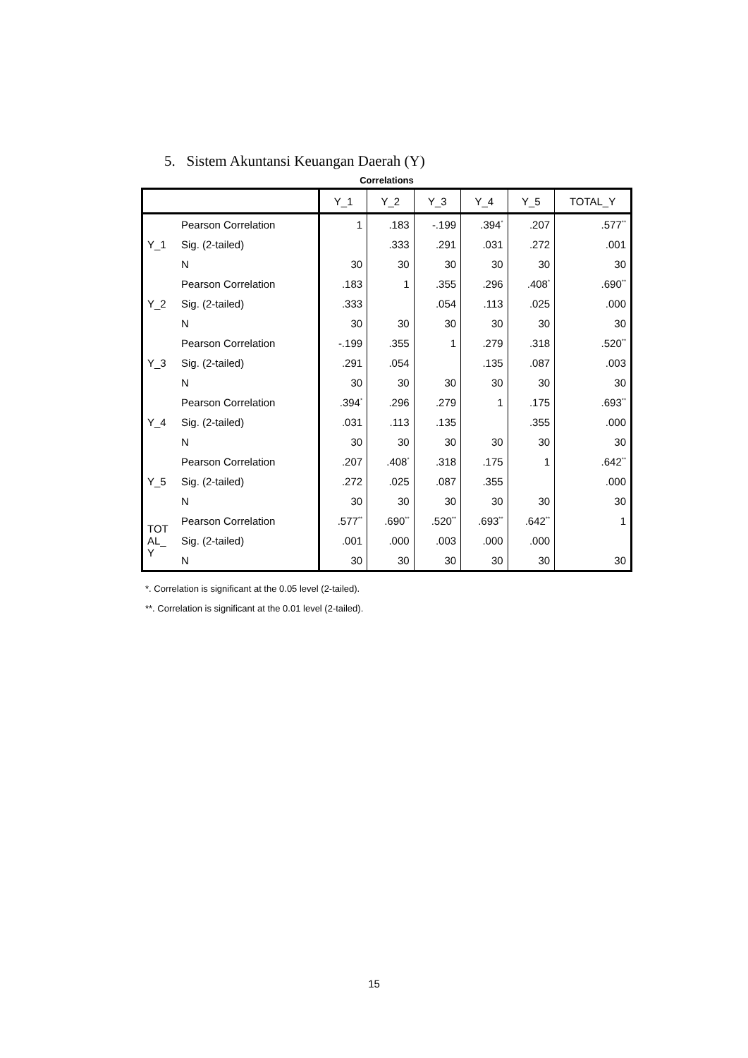5. Sistem Akuntansi Keuangan Daerah (Y)
Correlations
| | | Y_1 | Y_2 | Y_3 | Y_4 | Y_5 | TOTAL_Y |
| --- | --- | --- | --- | --- | --- | --- | --- |
| Y_1 | Pearson Correlation | 1 | .183 | -.199 | .394<sup>*</sup> | .207 | .577<sup>**</sup> |
| | Sig. (2-tailed) | | .333 | .291 | .031 | .272 | .001 |
| | N | 30 | 30 | 30 | 30 | 30 | 30 |
| Y_2 | Pearson Correlation | .183 | 1 | .355 | .296 | .408<sup>*</sup> | .690<sup>**</sup> |
| | Sig. (2-tailed) | .333 | | .054 | .113 | .025 | .000 |
| | N | 30 | 30 | 30 | 30 | 30 | 30 |
| Y_3 | Pearson Correlation | -.199 | .355 | 1 | .279 | .318 | .520<sup>**</sup> |
| | Sig. (2-tailed) | .291 | .054 | | .135 | .087 | .003 |
| | N | 30 | 30 | 30 | 30 | 30 | 30 |
| Y_4 | Pearson Correlation | .394<sup>*</sup> | .296 | .279 | 1 | .175 | .693<sup>**</sup> |
| | Sig. (2-tailed) | .031 | .113 | .135 | | .355 | .000 |
| | N | 30 | 30 | 30 | 30 | 30 | 30 |
| Y_5 | Pearson Correlation | .207 | .408<sup>*</sup> | .318 | .175 | 1 | .642<sup>**</sup> |
| | Sig. (2-tailed) | .272 | .025 | .087 | .355 | | .000 |
| | N | 30 | 30 | 30 | 30 | 30 | 30 |
| TOT AL_ Y | Pearson Correlation | .577<sup>**</sup> | .690<sup>**</sup> | .520<sup>**</sup> | .693<sup>**</sup> | .642<sup>**</sup> | 1 |
| | Sig. (2-tailed) | .001 | .000 | .003 | .000 | .000 | |
| | N | 30 | 30 | 30 | 30 | 30 | 30 |
*. Correlation is significant at the 0.05 level (2-tailed).
**. Correlation is significant at the 0.01 level (2-tailed).
15